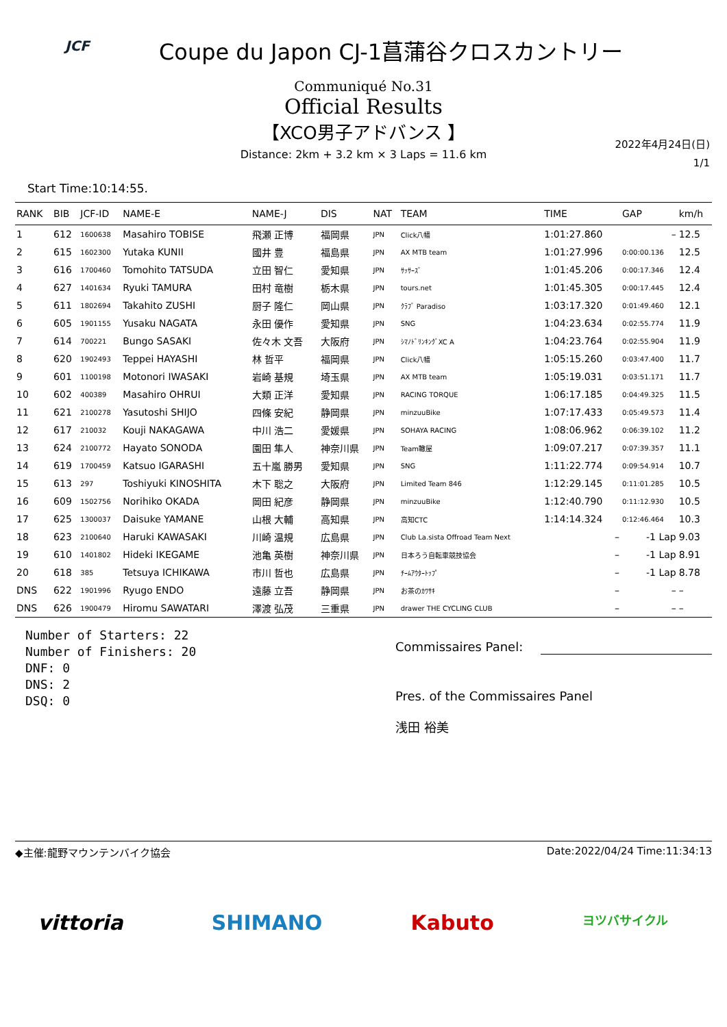JCF
Coupe du Japon CJ-1菖蒲谷クロスカントリー
Communiqué No.31
Official Results
【XCO男子アドバンス 】
Distance: 2km + 3.2 km × 3 Laps = 11.6 km
2022年4月24日(日)
1/1
Start Time:10:14:55.
| RANK | BIB | JCF-ID | NAME-E | NAME-J | DIS | NAT | TEAM | TIME | GAP | km/h |
| --- | --- | --- | --- | --- | --- | --- | --- | --- | --- | --- |
| 1 | 612 | 1600638 | Masahiro TOBISE | 飛瀬 正博 | 福岡県 | JPN | Click八幡 | 1:01:27.860 | – | 12.5 |
| 2 | 615 | 1602300 | Yutaka KUNII | 國井 豊 | 福島県 | JPN | AX MTB team | 1:01:27.996 | 0:00:00.136 | 12.5 |
| 3 | 616 | 1700460 | Tomohito TATSUDA | 立田 智仁 | 愛知県 | JPN | ｻｯｻｰｽﾞ | 1:01:45.206 | 0:00:17.346 | 12.4 |
| 4 | 627 | 1401634 | Ryuki TAMURA | 田村 竜樹 | 栃木県 | JPN | tours.net | 1:01:45.305 | 0:00:17.445 | 12.4 |
| 5 | 611 | 1802694 | Takahito ZUSHI | 厨子 隆仁 | 岡山県 | JPN | ｸﾗﾌﾞ Paradiso | 1:03:17.320 | 0:01:49.460 | 12.1 |
| 6 | 605 | 1901155 | Yusaku NAGATA | 永田 優作 | 愛知県 | JPN | SNG | 1:04:23.634 | 0:02:55.774 | 11.9 |
| 7 | 614 | 700221 | Bungo SASAKI | 佐々木 文吾 | 大阪府 | JPN | ｼﾏﾉﾄﾞﾘﾝｷﾝｸﾞXC A | 1:04:23.764 | 0:02:55.904 | 11.9 |
| 8 | 620 | 1902493 | Teppei HAYASHI | 林 哲平 | 福岡県 | JPN | Click八幡 | 1:05:15.260 | 0:03:47.400 | 11.7 |
| 9 | 601 | 1100198 | Motonori IWASAKI | 岩崎 基規 | 埼玉県 | JPN | AX MTB team | 1:05:19.031 | 0:03:51.171 | 11.7 |
| 10 | 602 | 400389 | Masahiro OHRUI | 大類 正洋 | 愛知県 | JPN | RACING TORQUE | 1:06:17.185 | 0:04:49.325 | 11.5 |
| 11 | 621 | 2100278 | Yasutoshi SHIJO | 四條 安紀 | 静岡県 | JPN | minzuuBike | 1:07:17.433 | 0:05:49.573 | 11.4 |
| 12 | 617 | 210032 | Kouji NAKAGAWA | 中川 浩二 | 愛媛県 | JPN | SOHAYA RACING | 1:08:06.962 | 0:06:39.102 | 11.2 |
| 13 | 624 | 2100772 | Hayato SONODA | 園田 隼人 | 神奈川県 | JPN | Team轍屋 | 1:09:07.217 | 0:07:39.357 | 11.1 |
| 14 | 619 | 1700459 | Katsuo IGARASHI | 五十嵐 勝男 | 愛知県 | JPN | SNG | 1:11:22.774 | 0:09:54.914 | 10.7 |
| 15 | 613 | 297 | Toshiyuki KINOSHITA | 木下 聡之 | 大阪府 | JPN | Limited Team 846 | 1:12:29.145 | 0:11:01.285 | 10.5 |
| 16 | 609 | 1502756 | Norihiko OKADA | 岡田 紀彦 | 静岡県 | JPN | minzuuBike | 1:12:40.790 | 0:11:12.930 | 10.5 |
| 17 | 625 | 1300037 | Daisuke YAMANE | 山根 大輔 | 高知県 | JPN | 高知CTC | 1:14:14.324 | 0:12:46.464 | 10.3 |
| 18 | 623 | 2100640 | Haruki KAWASAKI | 川崎 温規 | 広島県 | JPN | Club La.sista Offroad Team Next | – | -1 Lap | 9.03 |
| 19 | 610 | 1401802 | Hideki IKEGAME | 池亀 英樹 | 神奈川県 | JPN | 日本ろう自転車競技協会 | – | -1 Lap | 8.91 |
| 20 | 618 | 385 | Tetsuya ICHIKAWA | 市川 哲也 | 広島県 | JPN | ﾁｰﾑｱｳﾀｰﾄｯﾌﾟ | – | -1 Lap | 8.78 |
| DNS | 622 | 1901996 | Ryugo ENDO | 遠藤 立吾 | 静岡県 | JPN | お茶のｶﾜｻｷ | – | – | – |
| DNS | 626 | 1900479 | Hiromu SAWATARI | 澤渡 弘茂 | 三重県 | JPN | drawer THE CYCLING CLUB | – | – | – |
Number of Starters: 22
Number of Finishers: 20
DNF: 0
DNS: 2
DSQ: 0
Commissaires Panel:
Pres. of the Commissaires Panel
浅田 裕美
◆主催:龍野マウンテンバイク協会 Date:2022/04/24 Time:11:34:13
vittoria SHIMANO Kabuto ヨツバサイクル